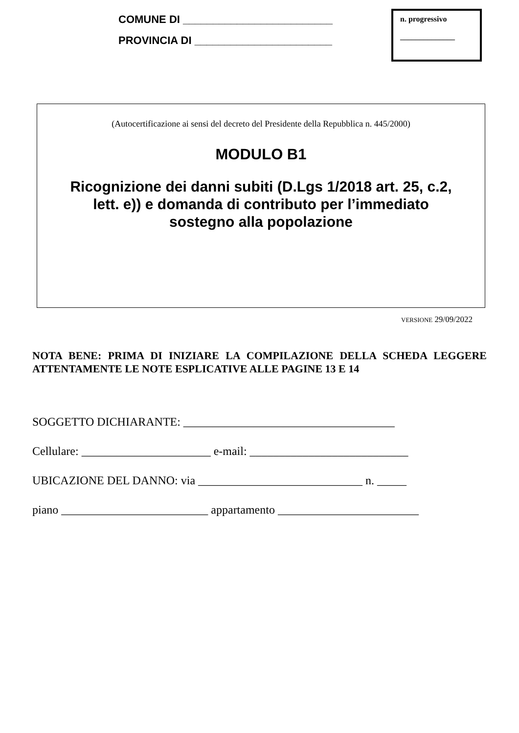COMUNE DI _________________________
PROVINCIA DI _______________________
n. progressivo
______________
(Autocertificazione ai sensi del decreto del Presidente della Repubblica n. 445/2000)
MODULO B1
Ricognizione dei danni subiti (D.Lgs 1/2018 art. 25, c.2,
lett. e)) e domanda di contributo per l’immediato
sostegno alla popolazione
VERSIONE 29/09/2022
NOTA BENE: PRIMA DI INIZIARE LA COMPILAZIONE DELLA SCHEDA LEGGERE ATTENTAMENTE LE NOTE ESPLICATIVE ALLE PAGINE 13 E 14
SOGGETTO DICHIARANTE: ____________________________________
Cellulare: ______________________ e-mail: ___________________________
UBICAZIONE DEL DANNO: via ____________________________ n. _____
piano _________________________ appartamento ________________________